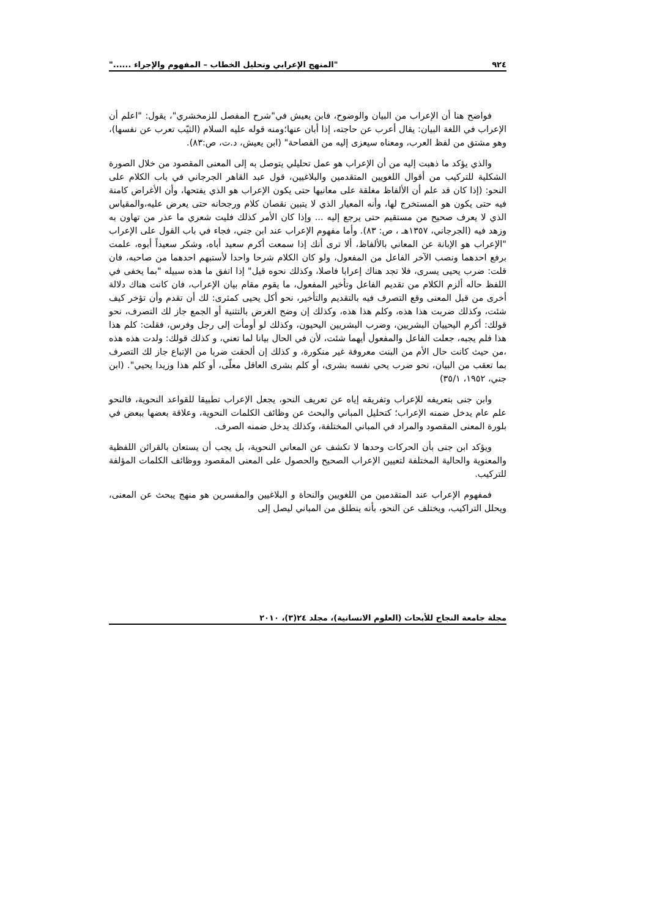٩٢٤ "المنهج الإعرابي وتحليل الخطاب – المفهوم والإجراء ......"
فواضح هنا أن الإعراب من البيان والوضوح، فابن يعيش في"شرح المفصل للزمخشري"، يقول: "اعلم أن الإعراب في اللغة البيان: يقال أعرب عن حاجته، إذا أبان عنها؛ومنه قوله عليه السلام (الثيّب تعرب عن نفسها)، وهو مشتق من لفظ العرب، ومعناه سيعزى إليه من الفصاحة" (ابن يعيش، د.ت، ص:٨٣).
والذي يؤكد ما ذهبت إليه من أن الإعراب هو عمل تحليلي يتوصل به إلى المعنى المقصود من خلال الصورة الشكلية للتركيب من أقوال اللغويين المتقدمين والبلاغيين، قول عبد القاهر الجرجاني في باب الكلام على النحو: (إذا كان قد علم أن الألفاظ مغلقة على معانيها حتى يكون الإعراب هو الذي يفتحها، وأن الأغراض كامنة فيه حتى يكون هو المستخرج لها، وأنه المعيار الذي لا يتبين نقصان كلام ورجحانه حتى يعرض عليه،والمقياس الذي لا يعرف صحيح من مستقيم حتى يرجع إليه ... وإذا كان الأمر كذلك فليت شعري ما عذر من تهاون به وزهد فيه (الجرجاني، ١٣٥٧هـ ، ص: ٨٣). وأما مفهوم الإعراب عند ابن جني، فجاء في باب القول على الإعراب "الإعراب هو الإبانة عن المعاني بالألفاظ، ألا ترى أنك إذا سمعت أكرم سعيد أباه، وشكر سعيداً أبوه، علمت برفع احدهما ونصب الآخر الفاعل من المفعول، ولو كان الكلام شرحا واحدا لأستبهم احدهما من صاحبه، فان قلت: ضرب يحيى يسرى، فلا تجد هناك إعرابا فاصلا، وكذلك نحوه قيل" إذا اتفق ما هذه سبيله "بما يخفى في اللفظ حاله ألزم الكلام من تقديم الفاعل وتأخير المفعول، ما يقوم مقام بيان الإعراب، فان كانت هناك دلالة أخرى من قبل المعنى وقع التصرف فيه بالتقديم والتأخير، نحو أكل يحيى كمثرى: لك أن تقدم وأن تؤخر كيف شئت، وكذلك ضربت هذا هذه، وكلم هذا هذه، وكذلك إن وضح الغرض بالتثنية أو الجمع جاز لك التصرف، نحو قولك: أكرم اليحييان البشريين، وضرب البشريين اليحيون، وكذلك لو أومأت إلى رجل وفرس، فقلت: كلم هذا هذا فلم يجبه، جعلت الفاعل والمفعول أيهما شئت، لأن في الحال بيانا لما تعني، و كذلك قولك: ولدت هذه هذه ،من حيث كانت حال الأم من البنت معروفة غير منكورة، و كذلك إن ألحقت ضربا من الإتباع جاز لك التصرف بما تعقب من البيان، نحو ضرب يحي نفسه بشرى، أو كلم بشرى العاقل معلّى، أو كلم هذا وزيدا يحيي". (ابن جني، ١٩٥٢، ٣٥/١)
وابن جنى بتعريفه للإعراب وتفريقه إياه عن تعريف النحو، يجعل الإعراب تطبيقا للقواعد النحوية، فالنحو علم عام يدخل ضمنه الإعراب؛ كتحليل المباني والبحث عن وظائف الكلمات النحوية، وعلاقة بعضها ببعض في بلورة المعنى المقصود والمراد في المباني المختلفة، وكذلك يدخل ضمنه الصرف.
ويؤكد ابن جنى بأن الحركات وحدها لا تكشف عن المعاني النحوية، بل يجب أن يستعان بالقرائن اللفظية والمعنوية والحالية المختلفة لتعيين الإعراب الصحيح والحصول على المعنى المقصود ووظائف الكلمات المؤلفة للتركيب.
فمفهوم الإعراب عند المتقدمين من اللغويين والنحاة و البلاغيين والمفسرين هو منهج يبحث عن المعنى، ويحلل التراكيب، ويختلف عن النحو، بأنه ينطلق من المباني ليصل إلى
مجلة جامعة النجاح للأبحاث (العلوم الانسانية)، مجلد ٢٤(٣)، ٢٠١٠